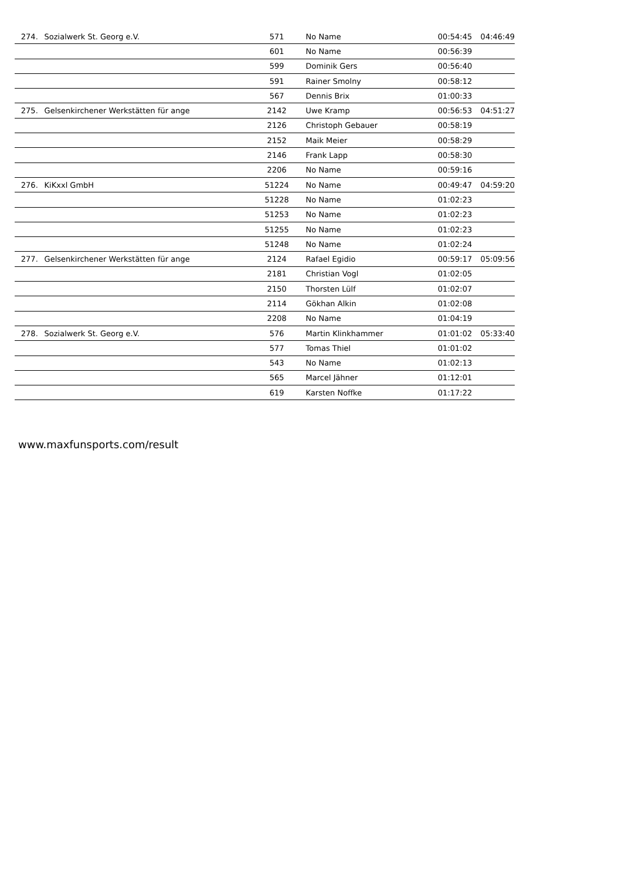| 274. | Sozialwerk St. Georg e.V. | 571 | No Name | 00:54:45 | 04:46:49 |
| | | 601 | No Name | 00:56:39 | |
| | | 599 | Dominik Gers | 00:56:40 | |
| | | 591 | Rainer Smolny | 00:58:12 | |
| | | 567 | Dennis Brix | 01:00:33 | |
| 275. | Gelsenkirchener Werkstätten für ange | 2142 | Uwe Kramp | 00:56:53 | 04:51:27 |
| | | 2126 | Christoph Gebauer | 00:58:19 | |
| | | 2152 | Maik Meier | 00:58:29 | |
| | | 2146 | Frank Lapp | 00:58:30 | |
| | | 2206 | No Name | 00:59:16 | |
| 276. | KiKxxl GmbH | 51224 | No Name | 00:49:47 | 04:59:20 |
| | | 51228 | No Name | 01:02:23 | |
| | | 51253 | No Name | 01:02:23 | |
| | | 51255 | No Name | 01:02:23 | |
| | | 51248 | No Name | 01:02:24 | |
| 277. | Gelsenkirchener Werkstätten für ange | 2124 | Rafael Egidio | 00:59:17 | 05:09:56 |
| | | 2181 | Christian Vogl | 01:02:05 | |
| | | 2150 | Thorsten Lülf | 01:02:07 | |
| | | 2114 | Gökhan Alkin | 01:02:08 | |
| | | 2208 | No Name | 01:04:19 | |
| 278. | Sozialwerk St. Georg e.V. | 576 | Martin Klinkhammer | 01:01:02 | 05:33:40 |
| | | 577 | Tomas Thiel | 01:01:02 | |
| | | 543 | No Name | 01:02:13 | |
| | | 565 | Marcel Jähner | 01:12:01 | |
| | | 619 | Karsten Noffke | 01:17:22 | |
www.maxfunsports.com/result